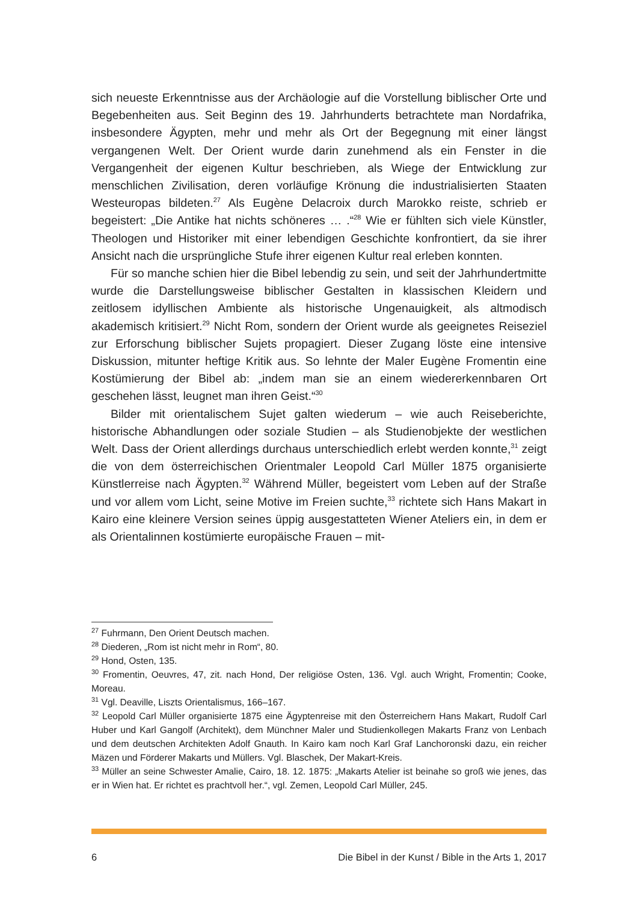sich neueste Erkenntnisse aus der Archäologie auf die Vorstellung biblischer Orte und Begebenheiten aus. Seit Beginn des 19. Jahrhunderts betrachtete man Nordafrika, insbesondere Ägypten, mehr und mehr als Ort der Begegnung mit einer längst vergangenen Welt. Der Orient wurde darin zunehmend als ein Fenster in die Vergangenheit der eigenen Kultur beschrieben, als Wiege der Entwicklung zur menschlichen Zivilisation, deren vorläufige Krönung die industrialisierten Staaten Westeuropas bildeten.<sup>27</sup> Als Eugène Delacroix durch Marokko reiste, schrieb er begeistert: „Die Antike hat nichts schöneres … .“<sup>28</sup> Wie er fühlten sich viele Künstler, Theologen und Historiker mit einer lebendigen Geschichte konfrontiert, da sie ihrer Ansicht nach die ursprüngliche Stufe ihrer eigenen Kultur real erleben konnten.
Für so manche schien hier die Bibel lebendig zu sein, und seit der Jahrhundertmitte wurde die Darstellungsweise biblischer Gestalten in klassischen Kleidern und zeitlosem idyllischen Ambiente als historische Ungenauigkeit, als altmodisch akademisch kritisiert.<sup>29</sup> Nicht Rom, sondern der Orient wurde als geeignetes Reiseziel zur Erforschung biblischer Sujets propagiert. Dieser Zugang löste eine intensive Diskussion, mitunter heftige Kritik aus. So lehnte der Maler Eugène Fromentin eine Kostümierung der Bibel ab: „indem man sie an einem wiedererkennbaren Ort geschehen lässt, leugnet man ihren Geist.“<sup>30</sup>
Bilder mit orientalischem Sujet galten wiederum – wie auch Reiseberichte, historische Abhandlungen oder soziale Studien – als Studienobjekte der westlichen Welt. Dass der Orient allerdings durchaus unterschiedlich erlebt werden konnte,<sup>31</sup> zeigt die von dem österreichischen Orientmaler Leopold Carl Müller 1875 organisierte Künstlerreise nach Ägypten.<sup>32</sup> Während Müller, begeistert vom Leben auf der Straße und vor allem vom Licht, seine Motive im Freien suchte,<sup>33</sup> richtete sich Hans Makart in Kairo eine kleinere Version seines üppig ausgestatteten Wiener Ateliers ein, in dem er als Orientalinnen kostümierte europäische Frauen – mit-
<sup>27</sup> Fuhrmann, Den Orient Deutsch machen.
<sup>28</sup> Diederen, „Rom ist nicht mehr in Rom“, 80.
<sup>29</sup> Hond, Osten, 135.
<sup>30</sup> Fromentin, Oeuvres, 47, zit. nach Hond, Der religiöse Osten, 136. Vgl. auch Wright, Fromentin; Cooke, Moreau.
<sup>31</sup> Vgl. Deaville, Liszts Orientalismus, 166–167.
<sup>32</sup> Leopold Carl Müller organisierte 1875 eine Ägyptenreise mit den Österreichern Hans Makart, Rudolf Carl Huber und Karl Gangolf (Architekt), dem Münchner Maler und Studienkollegen Makarts Franz von Lenbach und dem deutschen Architekten Adolf Gnauth. In Kairo kam noch Karl Graf Lanchoronski dazu, ein reicher Mäzen und Förderer Makarts und Müllers. Vgl. Blaschek, Der Makart-Kreis.
<sup>33</sup> Müller an seine Schwester Amalie, Cairo, 18. 12. 1875: „Makarts Atelier ist beinahe so groß wie jenes, das er in Wien hat. Er richtet es prachtvoll her.“, vgl. Zemen, Leopold Carl Müller, 245.
6 Die Bibel in der Kunst / Bible in the Arts 1, 2017